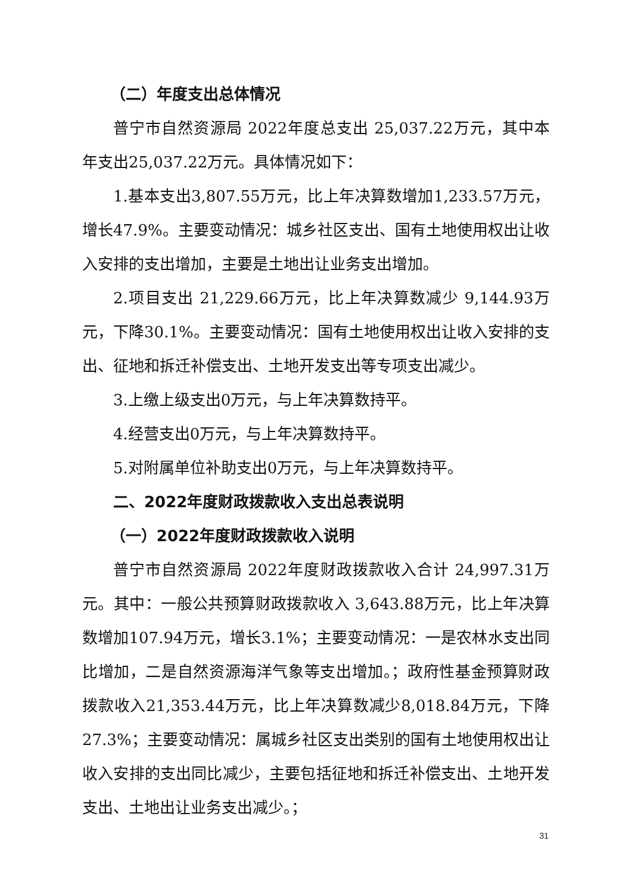（二）年度支出总体情况
普宁市自然资源局 2022年度总支出 25,037.22万元，其中本年支出25,037.22万元。具体情况如下：
1.基本支出3,807.55万元，比上年决算数增加1,233.57万元，增长47.9%。主要变动情况：城乡社区支出、国有土地使用权出让收入安排的支出增加，主要是土地出让业务支出增加。
2.项目支出 21,229.66万元，比上年决算数减少 9,144.93万元，下降30.1%。主要变动情况：国有土地使用权出让收入安排的支出、征地和拆迁补偿支出、土地开发支出等专项支出减少。
3.上缴上级支出0万元，与上年决算数持平。
4.经营支出0万元，与上年决算数持平。
5.对附属单位补助支出0万元，与上年决算数持平。
二、2022年度财政拨款收入支出总表说明
（一）2022年度财政拨款收入说明
普宁市自然资源局 2022年度财政拨款收入合计 24,997.31万元。其中：一般公共预算财政拨款收入 3,643.88万元，比上年决算数增加107.94万元，增长3.1%；主要变动情况：一是农林水支出同比增加，二是自然资源海洋气象等支出增加。；政府性基金预算财政拨款收入21,353.44万元，比上年决算数减少8,018.84万元，下降27.3%；主要变动情况：属城乡社区支出类别的国有土地使用权出让收入安排的支出同比减少，主要包括征地和拆迁补偿支出、土地开发支出、土地出让业务支出减少。；
31